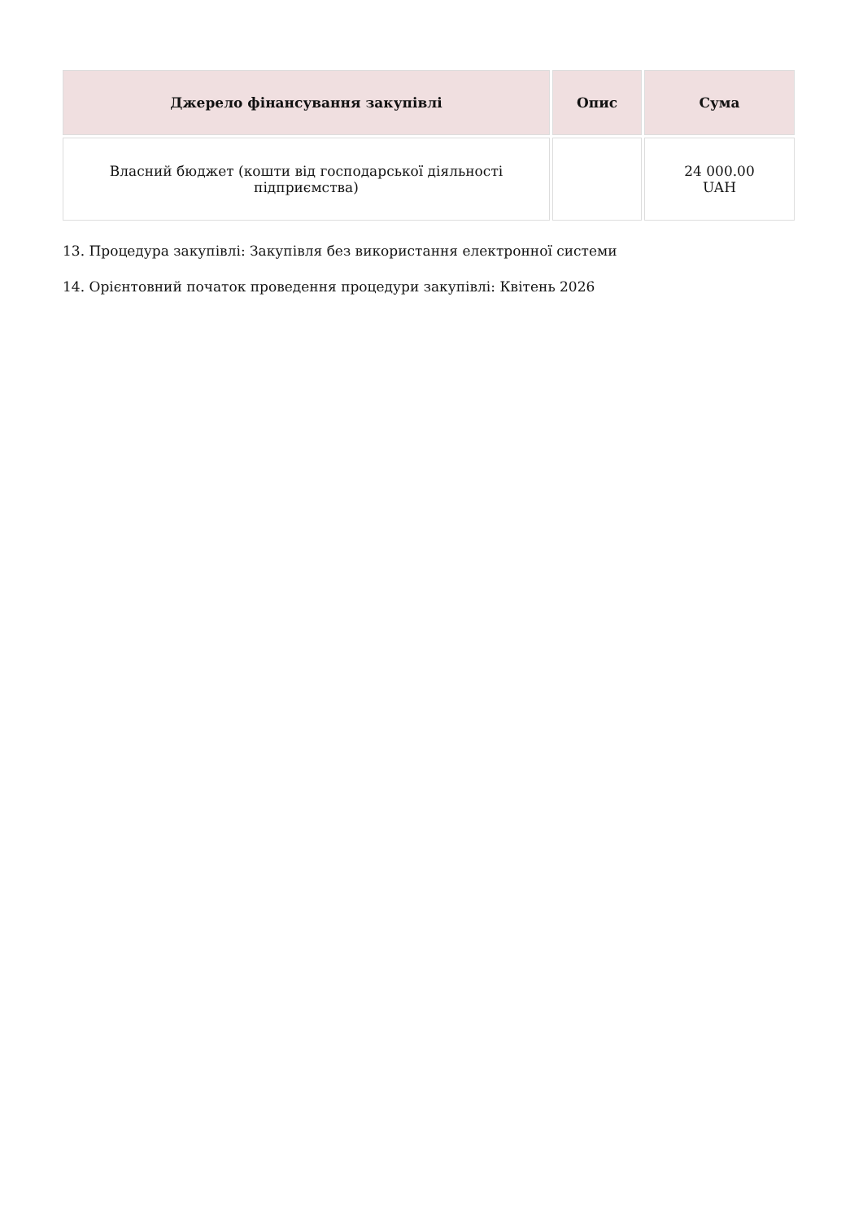| Джерело фінансування закупівлі | Опис | Сума |
| --- | --- | --- |
| Власний бюджет (кошти від господарської діяльності підприємства) | | 24 000.00 UAH |
13. Процедура закупівлі: Закупівля без використання електронної системи
14. Орієнтовний початок проведення процедури закупівлі: Квітень 2026